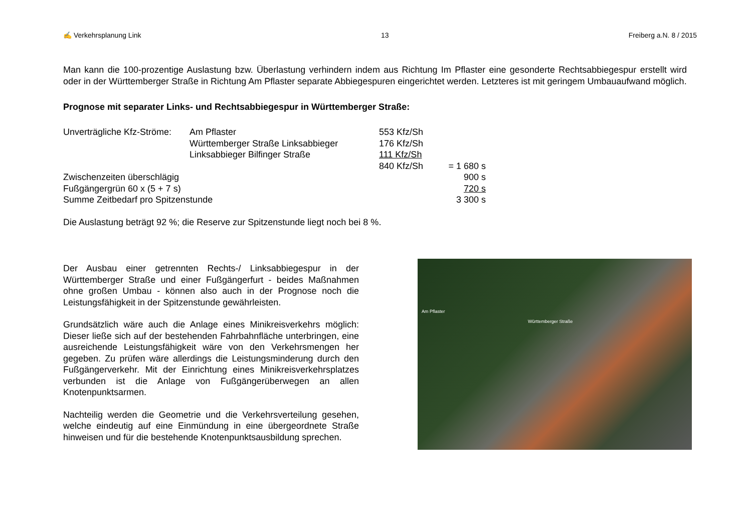✍ Verkehrsplanung Link 13 Freiberg a.N. 8 / 2015
Man kann die 100-prozentige Auslastung bzw. Überlastung verhindern indem aus Richtung Im Pflaster eine gesonderte Rechtsabbiegespur erstellt wird oder in der Württemberger Straße in Richtung Am Pflaster separate Abbiegespuren eingerichtet werden. Letzteres ist mit geringem Umbauaufwand möglich.
Prognose mit separater Links- und Rechtsabbiegespur in Württemberger Straße:
| Unverträgliche Kfz-Ströme: | Am Pflaster | 553 Kfz/Sh | |
| | Württemberger Straße Linksabbieger | 176 Kfz/Sh | |
| | Linksabbieger Bilfinger Straße | 111 Kfz/Sh | |
| | | 840 Kfz/Sh | = 1 680 s |
| Zwischenzeiten überschlägig | | | 900 s |
| Fußgängergrün 60 x (5 + 7 s) | | | 720 s |
| Summe Zeitbedarf pro Spitzenstunde | | | 3 300 s |
Die Auslastung beträgt 92 %; die Reserve zur Spitzenstunde liegt noch bei 8 %.
Der Ausbau einer getrennten Rechts-/ Linksabbiegespur in der Württemberger Straße und einer Fußgängerfurt - beides Maßnahmen ohne großen Umbau - können also auch in der Prognose noch die Leistungsfähigkeit in der Spitzenstunde gewährleisten.
Grundsätzlich wäre auch die Anlage eines Minikreisverkehrs möglich: Dieser ließe sich auf der bestehenden Fahrbahnfläche unterbringen, eine ausreichende Leistungsfähigkeit wäre von den Verkehrsmengen her gegeben. Zu prüfen wäre allerdings die Leistungsminderung durch den Fußgängerverkehr. Mit der Einrichtung eines Minikreisverkehrsplatzes verbunden ist die Anlage von Fußgängerüberwegen an allen Knotenpunktsarmen.
Nachteilig werden die Geometrie und die Verkehrsverteilung gesehen, welche eindeutig auf eine Einmündung in eine übergeordnete Straße hinweisen und für die bestehende Knotenpunktsausbildung sprechen.
Am Pflaster
Württemberger Straße